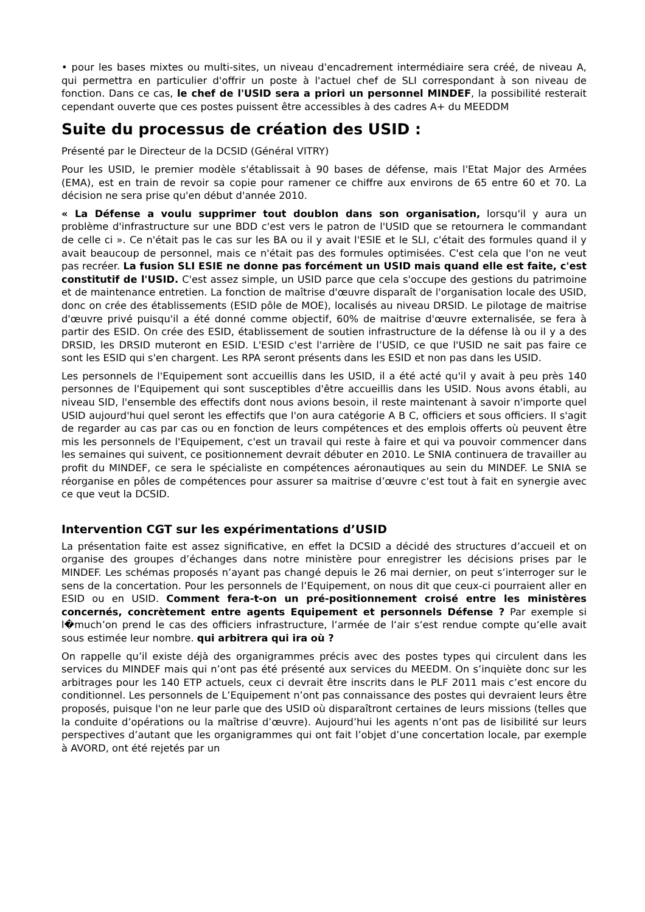• pour les bases mixtes ou multi-sites, un niveau d'encadrement intermédiaire sera créé, de niveau A, qui permettra en particulier d'offrir un poste à l'actuel chef de SLI correspondant à son niveau de fonction. Dans ce cas, le chef de l'USID sera a priori un personnel MINDEF, la possibilité resterait cependant ouverte que ces postes puissent être accessibles à des cadres A+ du MEEDDM
Suite du processus de création des USID :
Présenté par le Directeur de la DCSID (Général VITRY)
Pour les USID, le premier modèle s'établissait à 90 bases de défense, mais l'Etat Major des Armées (EMA), est en train de revoir sa copie pour ramener ce chiffre aux environs de 65 entre 60 et 70. La décision ne sera prise qu'en début d'année 2010.
« La Défense a voulu supprimer tout doublon dans son organisation, lorsqu'il y aura un problème d'infrastructure sur une BDD c'est vers le patron de l'USID que se retournera le commandant de celle ci ». Ce n'était pas le cas sur les BA ou il y avait l'ESIE et le SLI, c'était des formules quand il y avait beaucoup de personnel, mais ce n'était pas des formules optimisées. C'est cela que l'on ne veut pas recréer. La fusion SLI ESIE ne donne pas forcément un USID mais quand elle est faite, c'est constitutif de l'USID. C'est assez simple, un USID parce que cela s'occupe des gestions du patrimoine et de maintenance entretien. La fonction de maîtrise d'œuvre disparaît de l'organisation locale des USID, donc on crée des établissements (ESID pôle de MOE), localisés au niveau DRSID. Le pilotage de maitrise d'œuvre privé puisqu'il a été donné comme objectif, 60% de maitrise d'œuvre externalisée, se fera à partir des ESID. On crée des ESID, établissement de soutien infrastructure de la défense là ou il y a des DRSID, les DRSID muteront en ESID. L'ESID c'est l'arrière de l’USID, ce que l'USID ne sait pas faire ce sont les ESID qui s'en chargent. Les RPA seront présents dans les ESID et non pas dans les USID.
Les personnels de l'Equipement sont accueillis dans les USID, il a été acté qu'il y avait à peu près 140 personnes de l'Equipement qui sont susceptibles d'être accueillis dans les USID. Nous avons établi, au niveau SID, l'ensemble des effectifs dont nous avions besoin, il reste maintenant à savoir n'importe quel USID aujourd'hui quel seront les effectifs que l'on aura catégorie A B C, officiers et sous officiers. Il s'agit de regarder au cas par cas ou en fonction de leurs compétences et des emplois offerts où peuvent être mis les personnels de l'Equipement, c'est un travail qui reste à faire et qui va pouvoir commencer dans les semaines qui suivent, ce positionnement devrait débuter en 2010. Le SNIA continuera de travailler au profit du MINDEF, ce sera le spécialiste en compétences aéronautiques au sein du MINDEF. Le SNIA se réorganise en pôles de compétences pour assurer sa maitrise d’œuvre c'est tout à fait en synergie avec ce que veut la DCSID.
Intervention CGT sur les expérimentations d’USID
La présentation faite est assez significative, en effet la DCSID a décidé des structures d’accueil et on organise des groupes d’échanges dans notre ministère pour enregistrer les décisions prises par le MINDEF. Les schémas proposés n’ayant pas changé depuis le 26 mai dernier, on peut s’interroger sur le sens de la concertation. Pour les personnels de l’Equipement, on nous dit que ceux-ci pourraient aller en ESID ou en USID. Comment fera-t-on un pré-positionnement croisé entre les ministères concernés, concrètement entre agents Equipement et personnels Défense ? Par exemple si l�much’on prend le cas des officiers infrastructure, l‘armée de l‘air s‘est rendue compte qu‘elle avait sous estimée leur nombre. qui arbitrera qui ira où ?
On rappelle qu’il existe déjà des organigrammes précis avec des postes types qui circulent dans les services du MINDEF mais qui n’ont pas été présenté aux services du MEEDM. On s’inquiète donc sur les arbitrages pour les 140 ETP actuels, ceux ci devrait être inscrits dans le PLF 2011 mais c’est encore du conditionnel. Les personnels de L’Equipement n’ont pas connaissance des postes qui devraient leurs être proposés, puisque l'on ne leur parle que des USID où disparaîtront certaines de leurs missions (telles que la conduite d’opérations ou la maîtrise d’œuvre). Aujourd’hui les agents n’ont pas de lisibilité sur leurs perspectives d’autant que les organigrammes qui ont fait l’objet d’une concertation locale, par exemple à AVORD, ont été rejetés par un